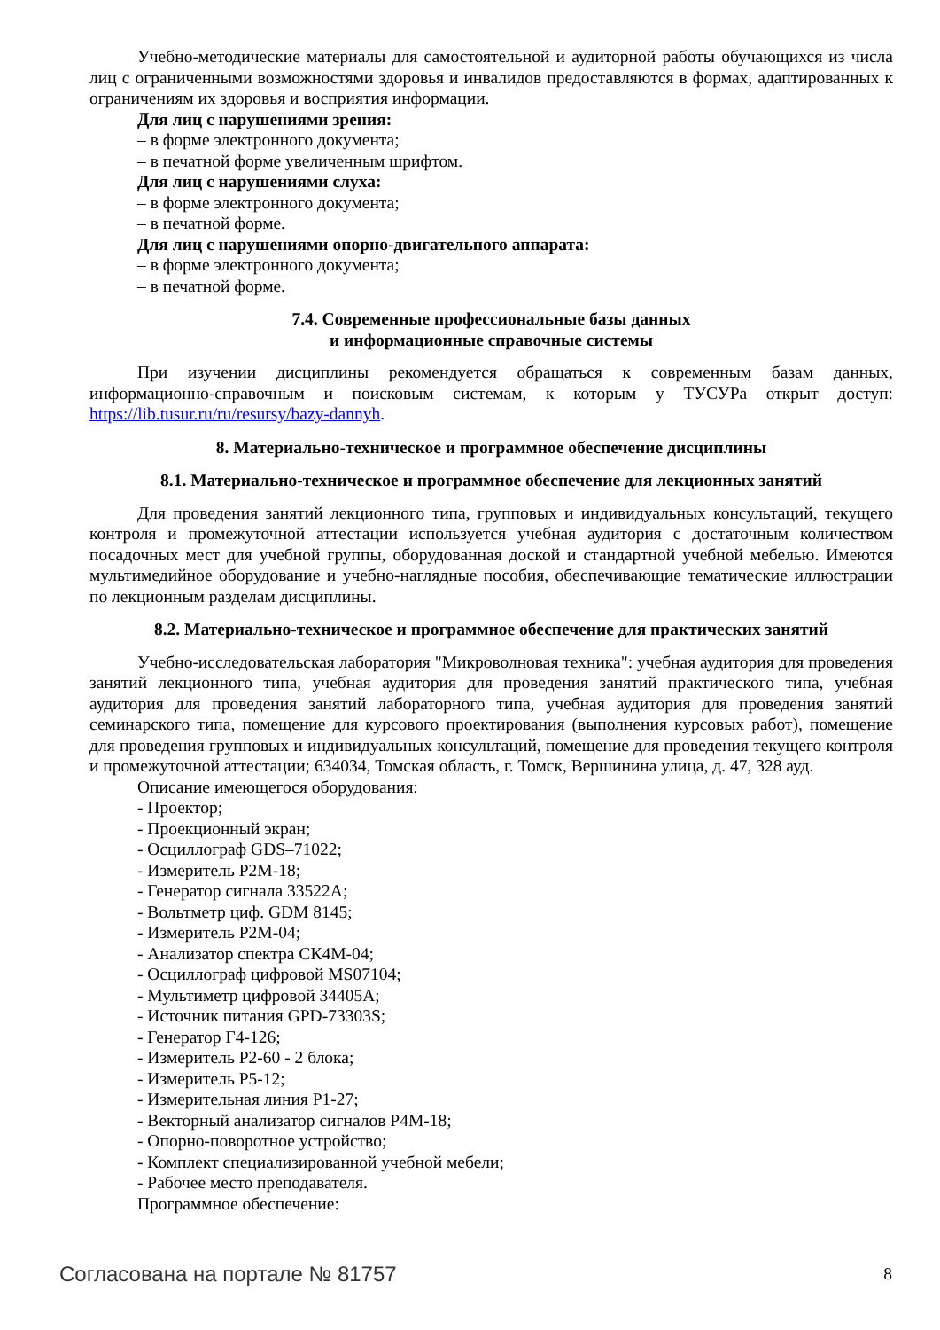Учебно-методические материалы для самостоятельной и аудиторной работы обучающихся из числа лиц с ограниченными возможностями здоровья и инвалидов предоставляются в формах, адаптированных к ограничениям их здоровья и восприятия информации.
Для лиц с нарушениями зрения:
– в форме электронного документа;
– в печатной форме увеличенным шрифтом.
Для лиц с нарушениями слуха:
– в форме электронного документа;
– в печатной форме.
Для лиц с нарушениями опорно-двигательного аппарата:
– в форме электронного документа;
– в печатной форме.
7.4. Современные профессиональные базы данных
и информационные справочные системы
При изучении дисциплины рекомендуется обращаться к современным базам данных, информационно-справочным и поисковым системам, к которым у ТУСУРа открыт доступ: https://lib.tusur.ru/ru/resursy/bazy-dannyh.
8. Материально-техническое и программное обеспечение дисциплины
8.1. Материально-техническое и программное обеспечение для лекционных занятий
Для проведения занятий лекционного типа, групповых и индивидуальных консультаций, текущего контроля и промежуточной аттестации используется учебная аудитория с достаточным количеством посадочных мест для учебной группы, оборудованная доской и стандартной учебной мебелью. Имеются мультимедийное оборудование и учебно-наглядные пособия, обеспечивающие тематические иллюстрации по лекционным разделам дисциплины.
8.2. Материально-техническое и программное обеспечение для практических занятий
Учебно-исследовательская лаборатория "Микроволновая техника": учебная аудитория для проведения занятий лекционного типа, учебная аудитория для проведения занятий практического типа, учебная аудитория для проведения занятий лабораторного типа, учебная аудитория для проведения занятий семинарского типа, помещение для курсового проектирования (выполнения курсовых работ), помещение для проведения групповых и индивидуальных консультаций, помещение для проведения текущего контроля и промежуточной аттестации; 634034, Томская область, г. Томск, Вершинина улица, д. 47, 328 ауд.
Описание имеющегося оборудования:
- Проектор;
- Проекционный экран;
- Осциллограф GDS–71022;
- Измеритель Р2М-18;
- Генератор сигнала 33522A;
- Вольтметр циф. GDM 8145;
- Измеритель Р2М-04;
- Анализатор спектра СК4М-04;
- Осциллограф цифровой MS07104;
- Мультиметр цифровой 34405A;
- Источник питания GPD-73303S;
- Генератор Г4-126;
- Измеритель Р2-60 - 2 блока;
- Измеритель Р5-12;
- Измерительная линия Р1-27;
- Векторный анализатор сигналов Р4М-18;
- Опорно-поворотное устройство;
- Комплект специализированной учебной мебели;
- Рабочее место преподавателя.
Программное обеспечение:
Согласована на портале № 81757 8